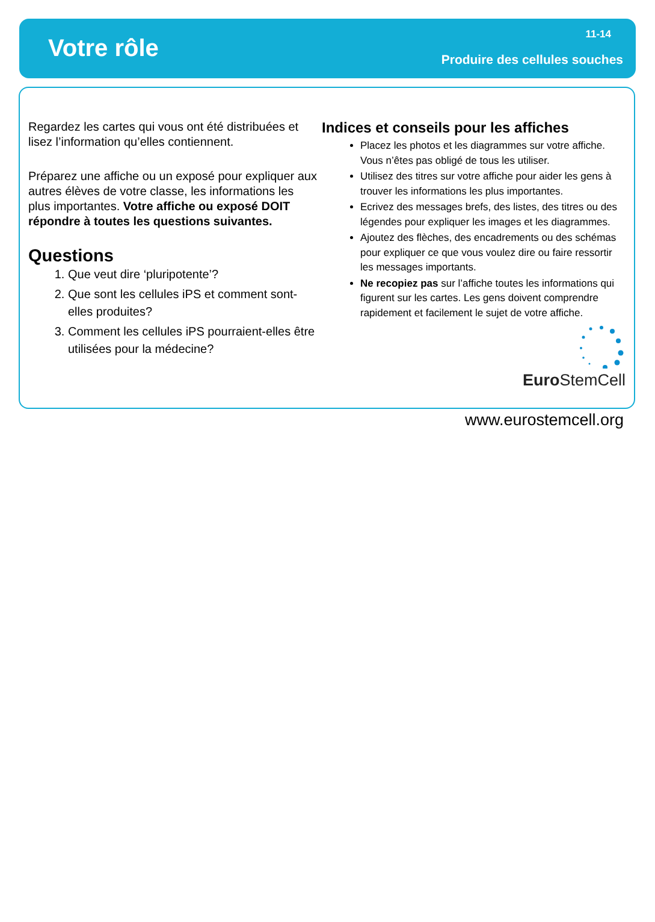Votre rôle
11-14
Produire des cellules souches
Regardez les cartes qui vous ont été distribuées et lisez l’information qu’elles contiennent.
Préparez une affiche ou un exposé pour expliquer aux autres élèves de votre classe, les informations les plus importantes. Votre affiche ou exposé DOIT répondre à toutes les questions suivantes.
Questions
1. Que veut dire ‘pluripotente’?
2. Que sont les cellules iPS et comment sont-elles produites?
3. Comment les cellules iPS pourraient-elles être utilisées pour la médecine?
Indices et conseils pour les affiches
Placez les photos et les diagrammes sur votre affiche. Vous n’êtes pas obligé de tous les utiliser.
Utilisez des titres sur votre affiche pour aider les gens à trouver les informations les plus importantes.
Ecrivez des messages brefs, des listes, des titres ou des légendes pour expliquer les images et les diagrammes.
Ajoutez des flèches, des encadrements ou des schémas pour expliquer ce que vous voulez dire ou faire ressortir les messages importants.
Ne recopiez pas sur l’affiche toutes les informations qui figurent sur les cartes. Les gens doivent comprendre rapidement et facilement le sujet de votre affiche.
Euro StemCell
www.eurostemcell.org